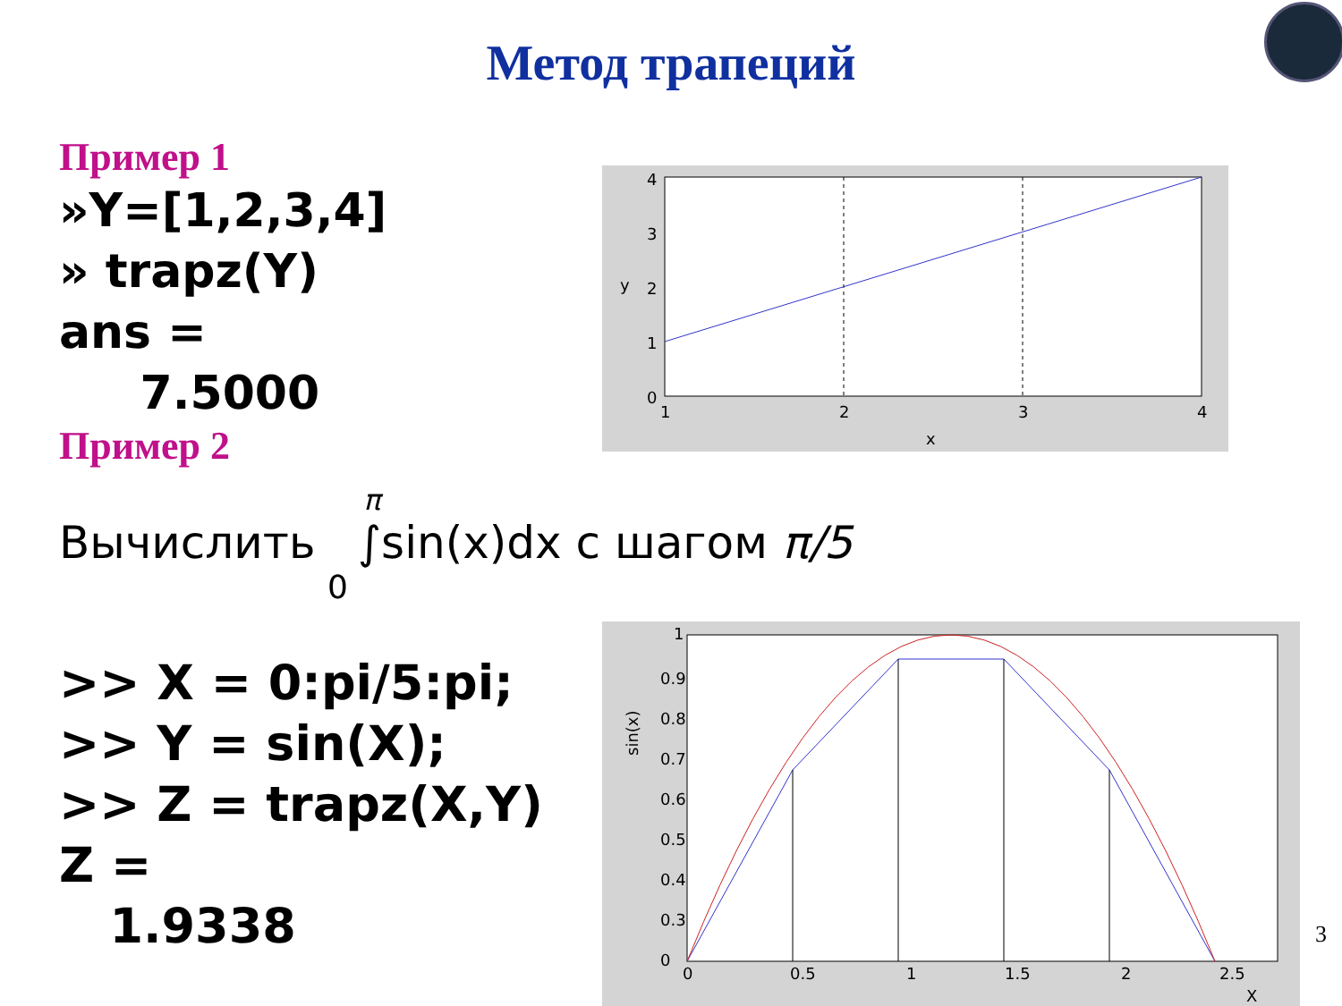Метод трапеций
Пример 1
»Y=[1,2,3,4]
» trapz(Y)
ans =
7.5000
Пример 2
π
Вычислить ∫sin(x)dx с шагом π/5
0
>> X = 0:pi/5:pi;
>> Y = sin(X);
>> Z = trapz(X,Y)
Z =
1.9338
4
3
2
1
0
y
1
2
3
4
x
1
0.9
0.8
0.7
0.6
0.5
0.4
0.3
0
sin(x)
0
0.5
1
1.5
2
2.5
X
3